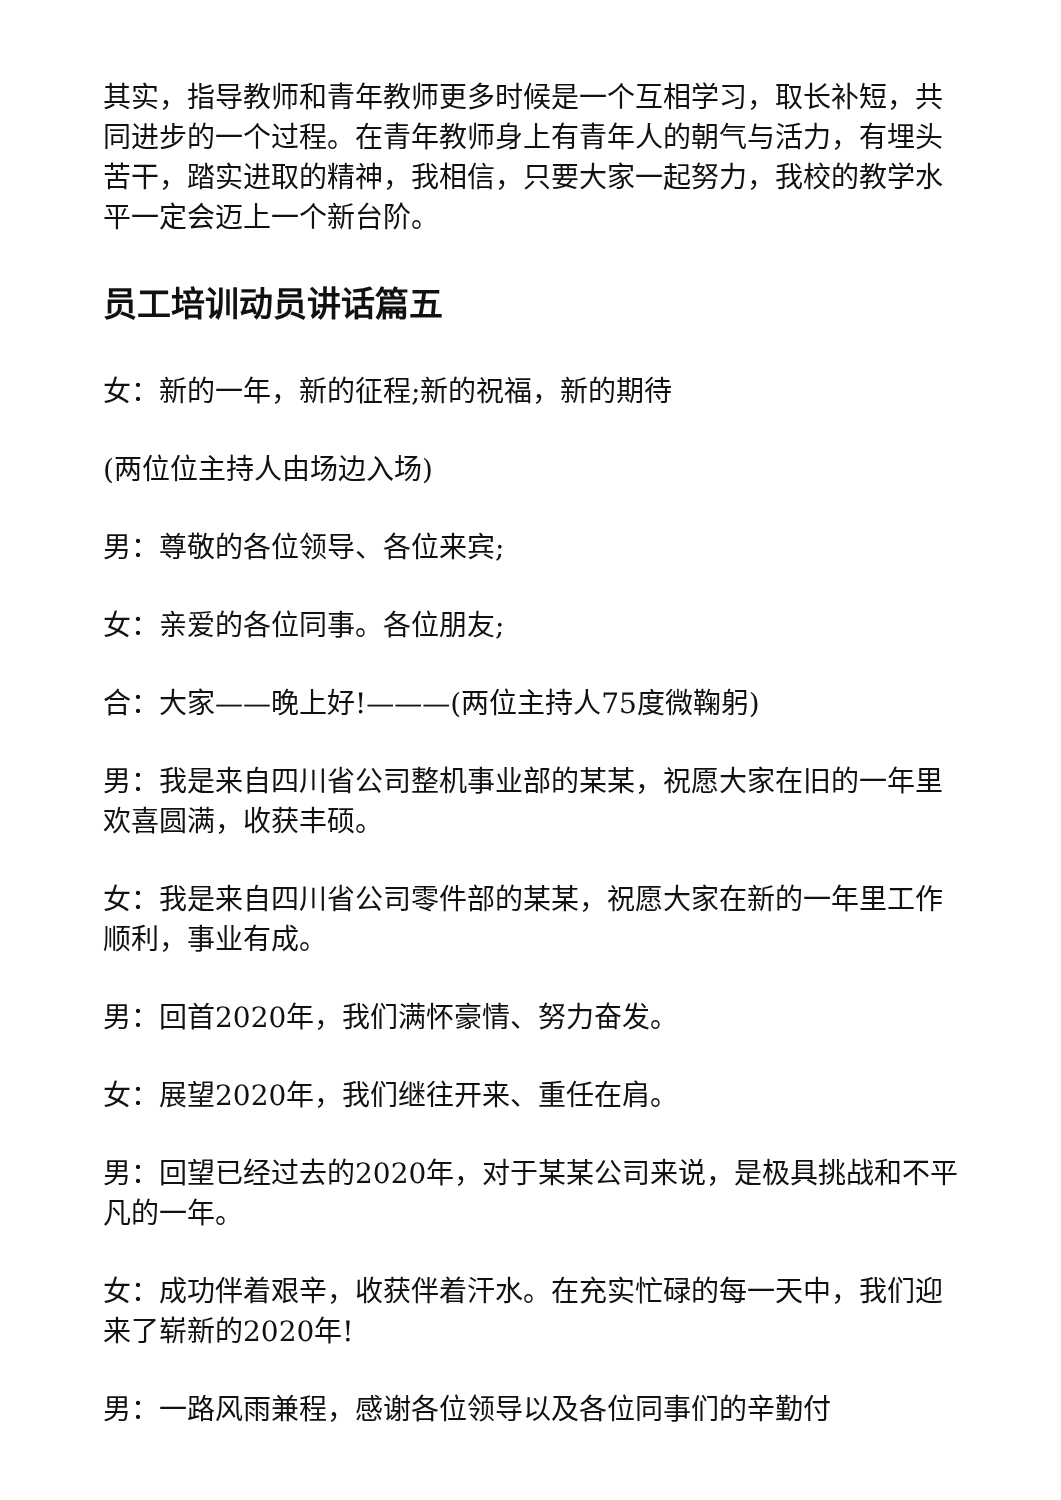其实，指导教师和青年教师更多时候是一个互相学习，取长补短，共同进步的一个过程。在青年教师身上有青年人的朝气与活力，有埋头苦干，踏实进取的精神，我相信，只要大家一起努力，我校的教学水平一定会迈上一个新台阶。
员工培训动员讲话篇五
女：新的一年，新的征程;新的祝福，新的期待
(两位位主持人由场边入场)
男：尊敬的各位领导、各位来宾;
女：亲爱的各位同事。各位朋友;
合：大家——晚上好!———(两位主持人75度微鞠躬)
男：我是来自四川省公司整机事业部的某某，祝愿大家在旧的一年里欢喜圆满，收获丰硕。
女：我是来自四川省公司零件部的某某，祝愿大家在新的一年里工作顺利，事业有成。
男：回首2020年，我们满怀豪情、努力奋发。
女：展望2020年，我们继往开来、重任在肩。
男：回望已经过去的2020年，对于某某公司来说，是极具挑战和不平凡的一年。
女：成功伴着艰辛，收获伴着汗水。在充实忙碌的每一天中，我们迎来了崭新的2020年!
男：一路风雨兼程，感谢各位领导以及各位同事们的辛勤付